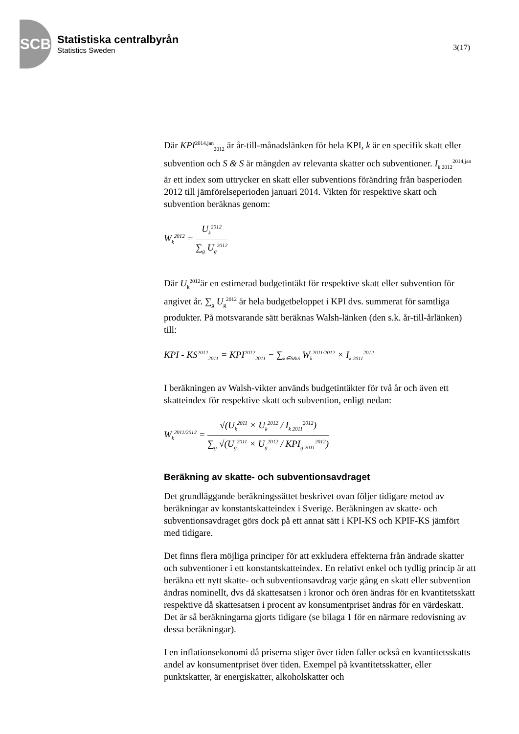SCB
Statistiska centralbyrån
Statistics Sweden
3(17)
Där KPI<sup>2014,jan</sup><sub>2012</sub> är år-till-månadslänken för hela KPI, k är en specifik skatt eller subvention och S & S är mängden av relevanta skatter och subventioner. I<sub>k 2012</sub><sup>2014,jan</sup> är ett index som uttrycker en skatt eller subventions förändring från basperioden 2012 till jämförelseperioden januari 2014. Vikten för respektive skatt och subvention beräknas genom:
W<sub>k</sub><sup>2012</sup> = U<sub>k</sub><sup>2012</sup> ∑<sub>g</sub> U<sub>g</sub><sup>2012</sup>
Där U<sub>k</sub><sup>2012</sup>är en estimerad budgetintäkt för respektive skatt eller subvention för angivet år. ∑<sub>g</sub> U<sub>g</sub><sup>2012</sup> är hela budgetbeloppet i KPI dvs. summerat för samtliga produkter. På motsvarande sätt beräknas Walsh-länken (den s.k. år-till-årlänken) till:
KPI - KS<sup>2012</sup><sub>2011</sub> = KPI<sup>2012</sup><sub>2011</sub> − ∑<sub>k∈S&S</sub> W<sub>k</sub><sup>2011/2012</sup> × I<sub>k 2011</sub><sup>2012</sup>
I beräkningen av Walsh-vikter används budgetintäkter för två år och även ett skatteindex för respektive skatt och subvention, enligt nedan:
W<sub>k</sub><sup>2011/2012</sup> = √(U<sub>k</sub><sup>2011</sup> × U<sub>k</sub><sup>2012</sup> / I<sub>k 2011</sub><sup>2012</sup>) ∑<sub>g</sub> √(U<sub>g</sub><sup>2011</sup> × U<sub>g</sub><sup>2012</sup> / KPI<sub>g 2011</sub><sup>2012</sup>)
Beräkning av skatte- och subventionsavdraget
Det grundläggande beräkningssättet beskrivet ovan följer tidigare metod av beräkningar av konstantskatteindex i Sverige. Beräkningen av skatte- och subventionsavdraget görs dock på ett annat sätt i KPI-KS och KPIF-KS jämfört med tidigare.
Det finns flera möjliga principer för att exkludera effekterna från ändrade skatter och subventioner i ett konstantskatteindex. En relativt enkel och tydlig princip är att beräkna ett nytt skatte- och subventionsavdrag varje gång en skatt eller subvention ändras nominellt, dvs då skattesatsen i kronor och ören ändras för en kvantitetsskatt respektive då skattesatsen i procent av konsumentpriset ändras för en värdeskatt. Det är så beräkningarna gjorts tidigare (se bilaga 1 för en närmare redovisning av dessa beräkningar).
I en inflationsekonomi då priserna stiger över tiden faller också en kvantitetsskatts andel av konsumentpriset över tiden. Exempel på kvantitetsskatter, eller punktskatter, är energiskatter, alkoholskatter och